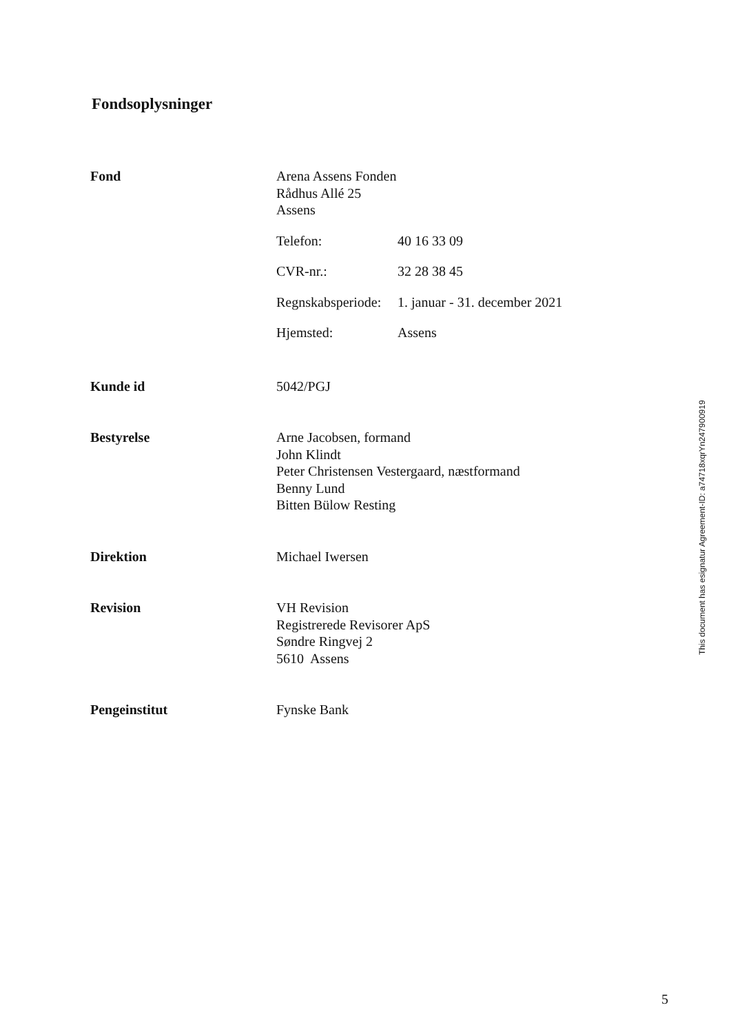Fondsoplysninger
Fond Arena Assens Fonden
Rådhus Allé 25
Assens
Telefon: 40 16 33 09
CVR-nr.: 32 28 38 45
Regnskabsperiode: 1. januar - 31. december 2021
Hjemsted: Assens
Kunde id 5042/PGJ
Bestyrelse Arne Jacobsen, formand
John Klindt
Peter Christensen Vestergaard, næstformand
Benny Lund
Bitten Bülow Resting
Direktion Michael Iwersen
Revision VH Revision
Registrerede Revisorer ApS
Søndre Ringvej 2
5610 Assens
Pengeinstitut Fynske Bank
This document has esignatur Agreement-ID: a74718xqrYn247900919
5